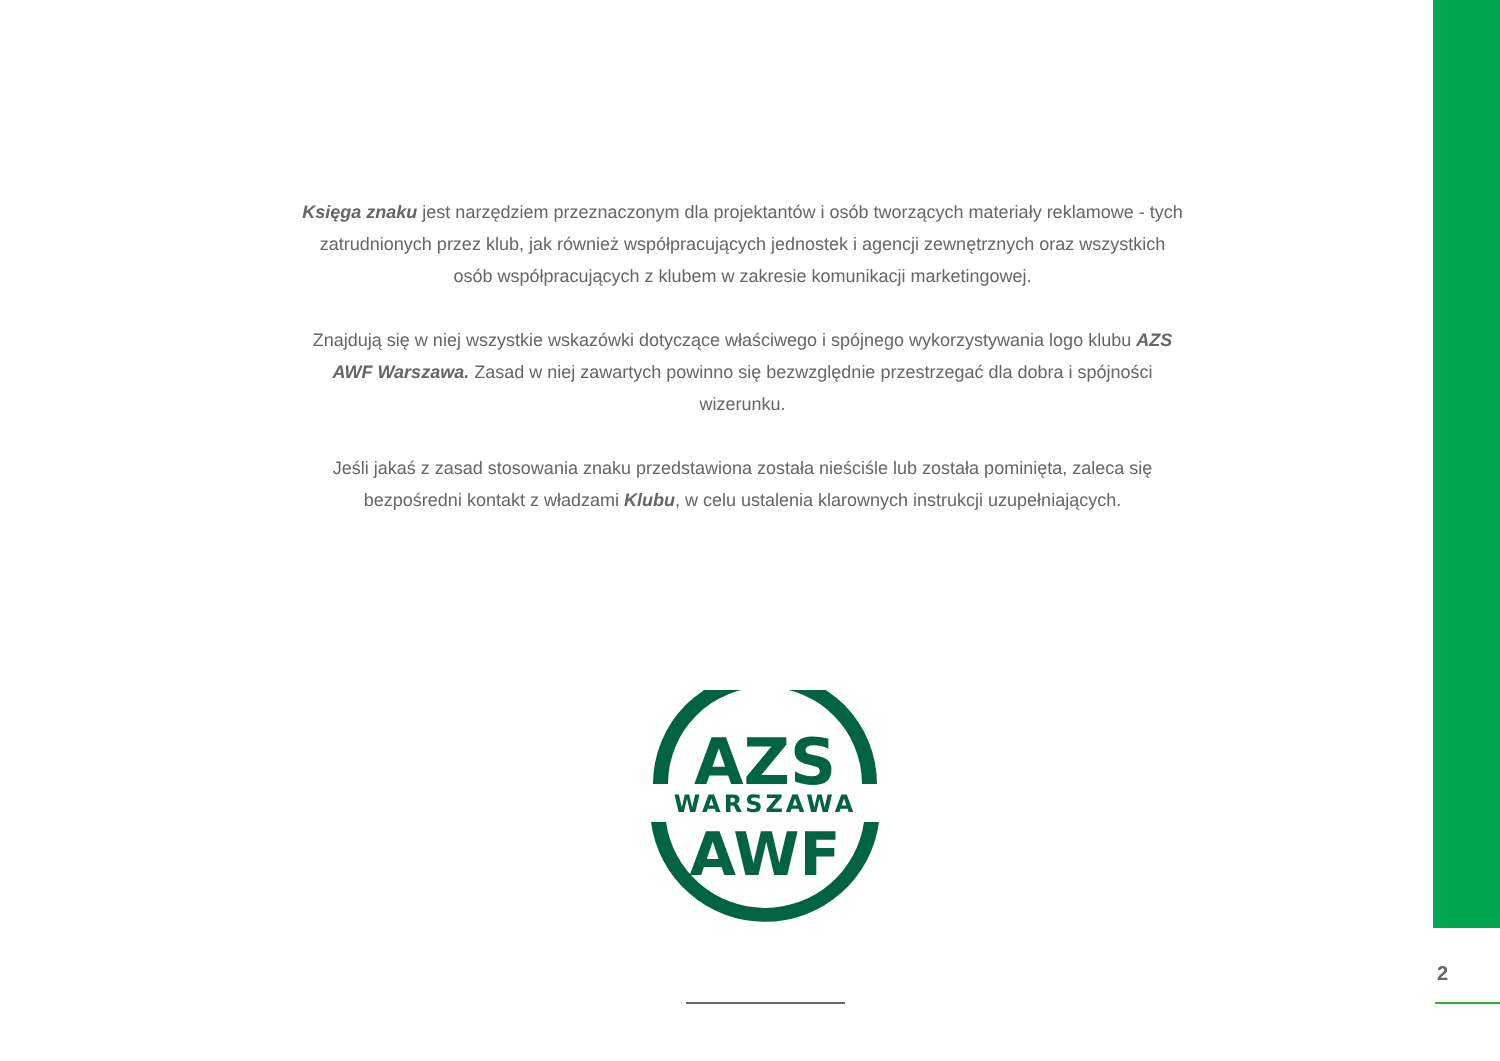Księga znaku jest narzędziem przeznaczonym dla projektantów i osób tworzących materiały reklamowe - tych zatrudnionych przez klub, jak również współpracujących jednostek i agencji zewnętrznych oraz wszystkich osób współpracujących z klubem w zakresie komunikacji marketingowej.
Znajdują się w niej wszystkie wskazówki dotyczące właściwego i spójnego wykorzystywania logo klubu AZS AWF Warszawa. Zasad w niej zawartych powinno się bezwzględnie przestrzegać dla dobra i spójności wizerunku.
Jeśli jakaś z zasad stosowania znaku przedstawiona została nieściśle lub została pominięta, zaleca się bezpośredni kontakt z władzami Klubu, w celu ustalenia klarownych instrukcji uzupełniających.
AZS
WARSZAWA
AWF
2